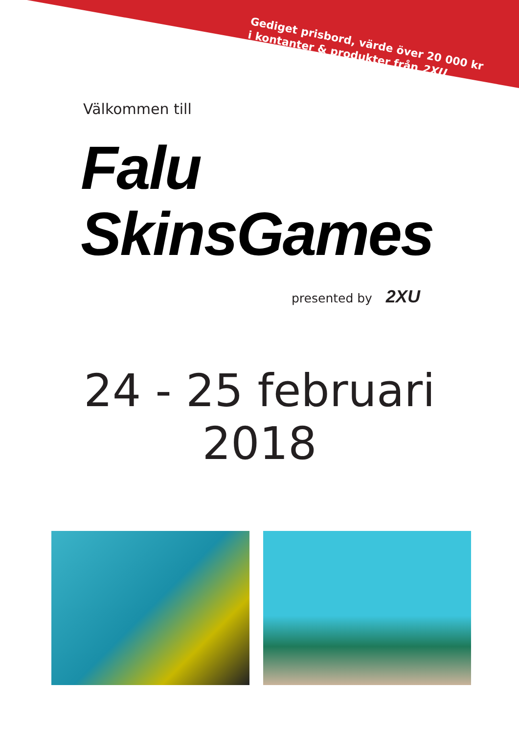Gediget prisbord, värde över 20 000 kr
i kontanter & produkter från 2XU
Välkommen till
Falu
SkinsGames
presented by 2XU
24 - 25 februari
2018